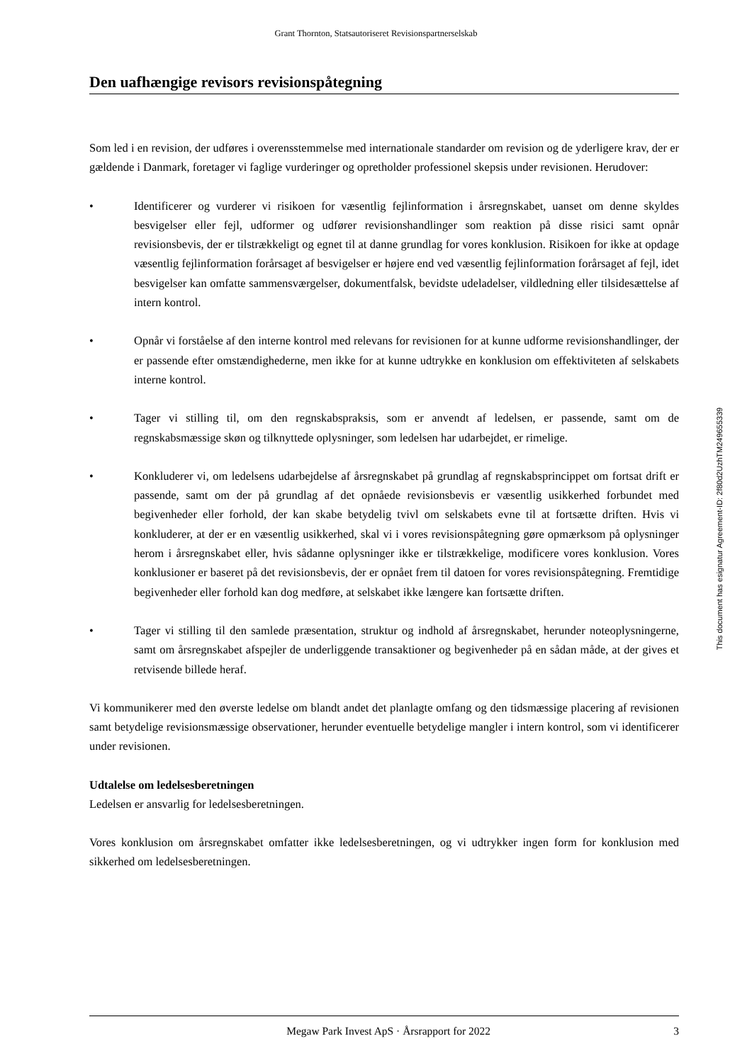Grant Thornton, Statsautoriseret Revisionspartnerselskab
Den uafhængige revisors revisionspåtegning
Som led i en revision, der udføres i overensstemmelse med internationale standarder om revision og de yderligere krav, der er gældende i Danmark, foretager vi faglige vurderinger og opretholder professionel skepsis under revisionen. Herudover:
• Identificerer og vurderer vi risikoen for væsentlig fejlinformation i årsregnskabet, uanset om denne skyldes besvigelser eller fejl, udformer og udfører revisionshandlinger som reaktion på disse risici samt opnår revisionsbevis, der er tilstrækkeligt og egnet til at danne grundlag for vores konklusion. Risikoen for ikke at opdage væsentlig fejlinformation forårsaget af besvigelser er højere end ved væsentlig fejlinformation forårsaget af fejl, idet besvigelser kan omfatte sammensværgelser, dokumentfalsk, bevidste udeladelser, vildledning eller tilsidesættelse af intern kontrol.
• Opnår vi forståelse af den interne kontrol med relevans for revisionen for at kunne udforme revisionshandlinger, der er passende efter omstændighederne, men ikke for at kunne udtrykke en konklusion om effektiviteten af selskabets interne kontrol.
• Tager vi stilling til, om den regnskabspraksis, som er anvendt af ledelsen, er passende, samt om de regnskabsmæssige skøn og tilknyttede oplysninger, som ledelsen har udarbejdet, er rimelige.
• Konkluderer vi, om ledelsens udarbejdelse af årsregnskabet på grundlag af regnskabsprincippet om fortsat drift er passende, samt om der på grundlag af det opnåede revisionsbevis er væsentlig usikkerhed forbundet med begivenheder eller forhold, der kan skabe betydelig tvivl om selskabets evne til at fortsætte driften. Hvis vi konkluderer, at der er en væsentlig usikkerhed, skal vi i vores revisionspåtegning gøre opmærksom på oplysninger herom i årsregnskabet eller, hvis sådanne oplysninger ikke er tilstrækkelige, modificere vores konklusion. Vores konklusioner er baseret på det revisionsbevis, der er opnået frem til datoen for vores revisionspåtegning. Fremtidige begivenheder eller forhold kan dog medføre, at selskabet ikke længere kan fortsætte driften.
• Tager vi stilling til den samlede præsentation, struktur og indhold af årsregnskabet, herunder noteoplysningerne, samt om årsregnskabet afspejler de underliggende transaktioner og begivenheder på en sådan måde, at der gives et retvisende billede heraf.
Vi kommunikerer med den øverste ledelse om blandt andet det planlagte omfang og den tidsmæssige placering af revisionen samt betydelige revisionsmæssige observationer, herunder eventuelle betydelige mangler i intern kontrol, som vi identificerer under revisionen.
Udtalelse om ledelsesberetningen
Ledelsen er ansvarlig for ledelsesberetningen.
Vores konklusion om årsregnskabet omfatter ikke ledelsesberetningen, og vi udtrykker ingen form for konklusion med sikkerhed om ledelsesberetningen.
This document has esignatur Agreement-ID: 2f80d2UzhTM249655339
Megaw Park Invest ApS · Årsrapport for 2022
3